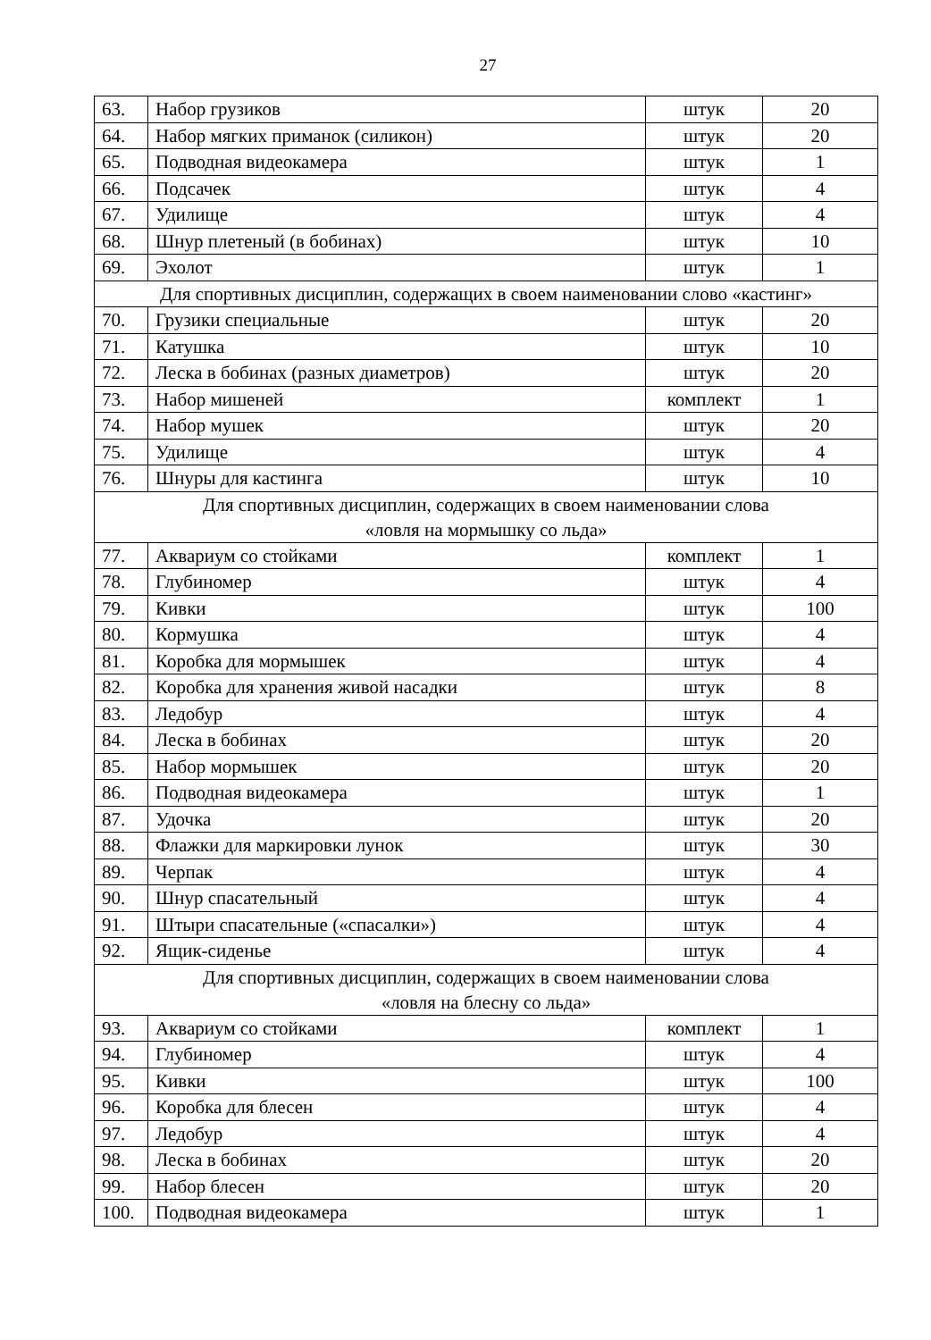27
| 63. | Набор грузиков | штук | 20 |
| 64. | Набор мягких приманок (силикон) | штук | 20 |
| 65. | Подводная видеокамера | штук | 1 |
| 66. | Подсачек | штук | 4 |
| 67. | Удилище | штук | 4 |
| 68. | Шнур плетеный (в бобинах) | штук | 10 |
| 69. | Эхолот | штук | 1 |
| Для спортивных дисциплин, содержащих в своем наименовании слово «кастинг» | | | |
| 70. | Грузики специальные | штук | 20 |
| 71. | Катушка | штук | 10 |
| 72. | Леска в бобинах (разных диаметров) | штук | 20 |
| 73. | Набор мишеней | комплект | 1 |
| 74. | Набор мушек | штук | 20 |
| 75. | Удилище | штук | 4 |
| 76. | Шнуры для кастинга | штук | 10 |
| Для спортивных дисциплин, содержащих в своем наименовании слова «ловля на мормышку со льда» | | | |
| 77. | Аквариум со стойками | комплект | 1 |
| 78. | Глубиномер | штук | 4 |
| 79. | Кивки | штук | 100 |
| 80. | Кормушка | штук | 4 |
| 81. | Коробка для мормышек | штук | 4 |
| 82. | Коробка для хранения живой насадки | штук | 8 |
| 83. | Ледобур | штук | 4 |
| 84. | Леска в бобинах | штук | 20 |
| 85. | Набор мормышек | штук | 20 |
| 86. | Подводная видеокамера | штук | 1 |
| 87. | Удочка | штук | 20 |
| 88. | Флажки для маркировки лунок | штук | 30 |
| 89. | Черпак | штук | 4 |
| 90. | Шнур спасательный | штук | 4 |
| 91. | Штыри спасательные («спасалки») | штук | 4 |
| 92. | Ящик-сиденье | штук | 4 |
| Для спортивных дисциплин, содержащих в своем наименовании слова «ловля на блесну со льда» | | | |
| 93. | Аквариум со стойками | комплект | 1 |
| 94. | Глубиномер | штук | 4 |
| 95. | Кивки | штук | 100 |
| 96. | Коробка для блесен | штук | 4 |
| 97. | Ледобур | штук | 4 |
| 98. | Леска в бобинах | штук | 20 |
| 99. | Набор блесен | штук | 20 |
| 100. | Подводная видеокамера | штук | 1 |